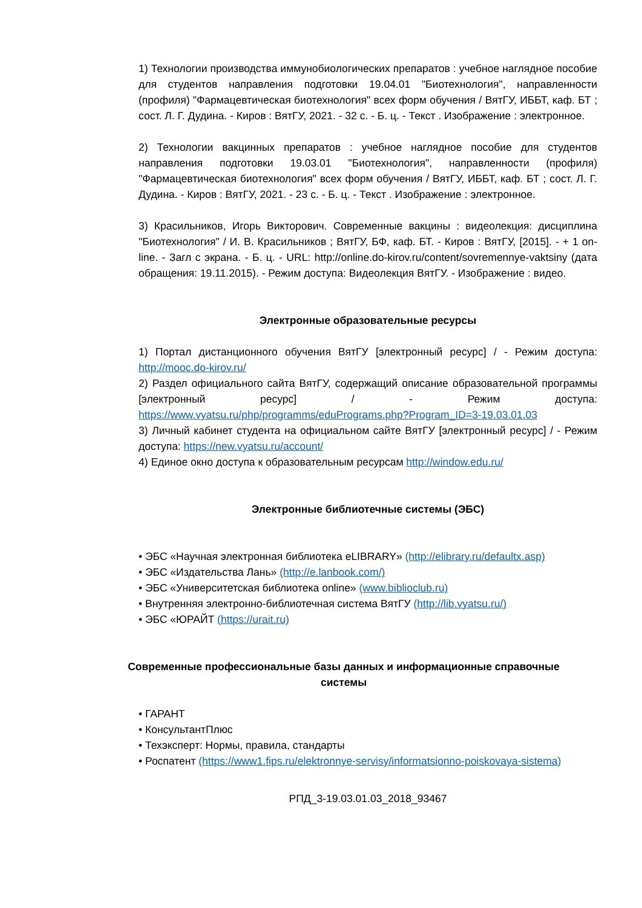1) Технологии производства иммунобиологических препаратов : учебное наглядное пособие для студентов направления подготовки 19.04.01 "Биотехнология", направленности (профиля) "Фармацевтическая биотехнология" всех форм обучения / ВятГУ, ИББТ, каф. БТ ; сост. Л. Г. Дудина. - Киров : ВятГУ, 2021. - 32 с. - Б. ц. - Текст . Изображение : электронное.
2) Технологии вакцинных препаратов : учебное наглядное пособие для студентов направления подготовки 19.03.01 "Биотехнология", направленности (профиля) "Фармацевтическая биотехнология" всех форм обучения / ВятГУ, ИББТ, каф. БТ ; сост. Л. Г. Дудина. - Киров : ВятГУ, 2021. - 23 с. - Б. ц. - Текст . Изображение : электронное.
3) Красильников, Игорь Викторович. Современные вакцины : видеолекция: дисциплина "Биотехнология" / И. В. Красильников ; ВятГУ, БФ, каф. БТ. - Киров : ВятГУ, [2015]. - + 1 on-line. - Загл с экрана. - Б. ц. - URL: http://online.do-kirov.ru/content/sovremennye-vaktsiny (дата обращения: 19.11.2015). - Режим доступа: Видеолекция ВятГУ. - Изображение : видео.
Электронные образовательные ресурсы
1) Портал дистанционного обучения ВятГУ [электронный ресурс] / - Режим доступа: http://mooc.do-kirov.ru/
2) Раздел официального сайта ВятГУ, содержащий описание образовательной программы [электронный ресурс] / - Режим доступа: https://www.vyatsu.ru/php/programms/eduPrograms.php?Program_ID=3-19.03.01.03
3) Личный кабинет студента на официальном сайте ВятГУ [электронный ресурс] / - Режим доступа: https://new.vyatsu.ru/account/
4) Единое окно доступа к образовательным ресурсам http://window.edu.ru/
Электронные библиотечные системы (ЭБС)
• ЭБС «Научная электронная библиотека eLIBRARY» (http://elibrary.ru/defaultx.asp)
• ЭБС «Издательства Лань» (http://e.lanbook.com/)
• ЭБС «Университетская библиотека online» (www.biblioclub.ru)
• Внутренняя электронно-библиотечная система ВятГУ (http://lib.vyatsu.ru/)
• ЭБС «ЮРАЙТ (https://urait.ru)
Современные профессиональные базы данных и информационные справочные системы
• ГАРАНТ
• КонсультантПлюс
• Техэксперт: Нормы, правила, стандарты
• Роспатент (https://www1.fips.ru/elektronnye-servisy/informatsionno-poiskovaya-sistema)
РПД_3-19.03.01.03_2018_93467